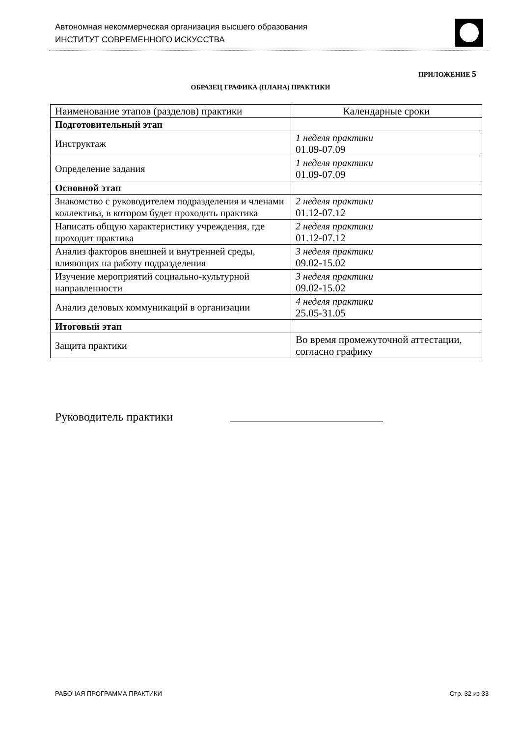Автономная некоммерческая организация высшего образования
ИНСТИТУТ СОВРЕМЕННОГО ИСКУССТВА
ПРИЛОЖЕНИЕ 5
ОБРАЗЕЦ ГРАФИКА (ПЛАНА) ПРАКТИКИ
| Наименование этапов (разделов) практики | Календарные сроки |
| --- | --- |
| Подготовительный этап | |
| Инструктаж | 1 неделя практики 01.09-07.09 |
| Определение задания | 1 неделя практики 01.09-07.09 |
| Основной этап | |
| Знакомство с руководителем подразделения и членами коллектива, в котором будет проходить практика | 2 неделя практики 01.12-07.12 |
| Написать общую характеристику учреждения, где проходит практика | 2 неделя практики 01.12-07.12 |
| Анализ факторов внешней и внутренней среды, влияющих на работу подразделения | 3 неделя практики 09.02-15.02 |
| Изучение мероприятий социально-культурной направленности | 3 неделя практики 09.02-15.02 |
| Анализ деловых коммуникаций в организации | 4 неделя практики 25.05-31.05 |
| Итоговый этап | |
| Защита практики | Во время промежуточной аттестации, согласно графику |
Руководитель практики __________________________
РАБОЧАЯ ПРОГРАММА ПРАКТИКИ Стр. 32 из 33